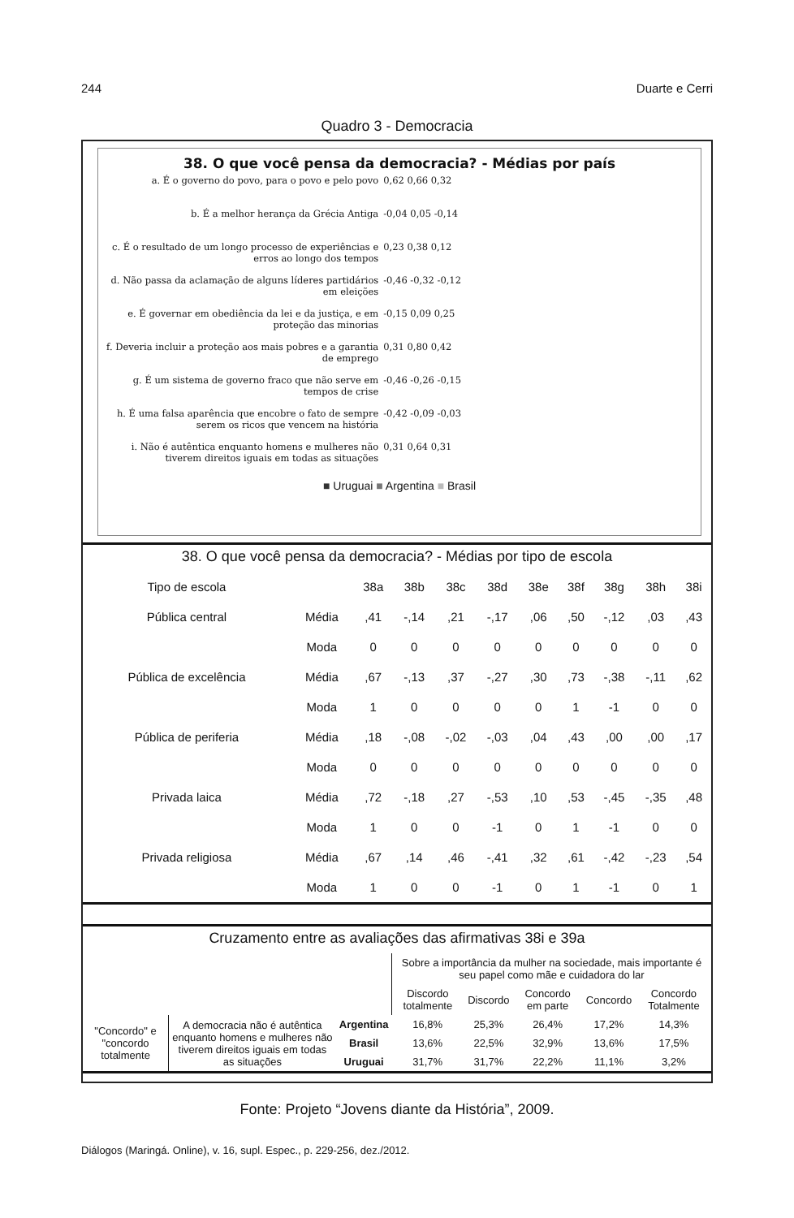244 Duarte e Cerri
Quadro 3 - Democracia
38. O que você pensa da democracia? - Médias por país
a. É o governo do povo, para o povo e pelo povo 0,62 0,66 0,32
b. É a melhor herança da Grécia Antiga -0,04 0,05 -0,14
c. É o resultado de um longo processo de experiências e erros ao longo dos tempos
0,23 0,38 0,12
d. Não passa da aclamação de alguns líderes partidários em eleições
-0,46 -0,32 -0,12
e. É governar em obediência da lei e da justiça, e em proteção das minorias
-0,15 0,09 0,25
f. Deveria incluir a proteção aos mais pobres e a garantia de emprego
0,31 0,80 0,42
g. É um sistema de governo fraco que não serve em tempos de crise
-0,46 -0,26 -0,15
h. É uma falsa aparência que encobre o fato de sempre serem os ricos que vencem na história
-0,42 -0,09 -0,03
i. Não é autêntica enquanto homens e mulheres não tiverem direitos iguais em todas as situações
0,31 0,64 0,31
■ Uruguai ■ Argentina ■ Brasil
38. O que você pensa da democracia? - Médias por tipo de escola
| Tipo de escola | | 38a | 38b | 38c | 38d | 38e | 38f | 38g | 38h | 38i |
| --- | --- | --- | --- | --- | --- | --- | --- | --- | --- | --- |
| Pública central | Média | ,41 | -,14 | ,21 | -,17 | ,06 | ,50 | -,12 | ,03 | ,43 |
| | Moda | 0 | 0 | 0 | 0 | 0 | 0 | 0 | 0 | 0 |
| Pública de excelência | Média | ,67 | -,13 | ,37 | -,27 | ,30 | ,73 | -,38 | -,11 | ,62 |
| | Moda | 1 | 0 | 0 | 0 | 0 | 1 | -1 | 0 | 0 |
| Pública de periferia | Média | ,18 | -,08 | -,02 | -,03 | ,04 | ,43 | ,00 | ,00 | ,17 |
| | Moda | 0 | 0 | 0 | 0 | 0 | 0 | 0 | 0 | 0 |
| Privada laica | Média | ,72 | -,18 | ,27 | -,53 | ,10 | ,53 | -,45 | -,35 | ,48 |
| | Moda | 1 | 0 | 0 | -1 | 0 | 1 | -1 | 0 | 0 |
| Privada religiosa | Média | ,67 | ,14 | ,46 | -,41 | ,32 | ,61 | -,42 | -,23 | ,54 |
| | Moda | 1 | 0 | 0 | -1 | 0 | 1 | -1 | 0 | 1 |
Cruzamento entre as avaliações das afirmativas 38i e 39a
| | | | Sobre a importância da mulher na sociedade, mais importante é seu papel como mãe e cuidadora do lar | | | | |
| | | | Discordo totalmente | Discordo | Concordo em parte | Concordo | Concordo Totalmente |
| "Concordo" e "concordo totalmente | A democracia não é autêntica enquanto homens e mulheres não tiverem direitos iguais em todas as situações | Argentina | 16,8% | 25,3% | 26,4% | 17,2% | 14,3% |
| | | Brasil | 13,6% | 22,5% | 32,9% | 13,6% | 17,5% |
| | | Uruguai | 31,7% | 31,7% | 22,2% | 11,1% | 3,2% |
Fonte: Projeto “Jovens diante da História”, 2009.
Diálogos (Maringá. Online), v. 16, supl. Espec., p. 229-256, dez./2012.